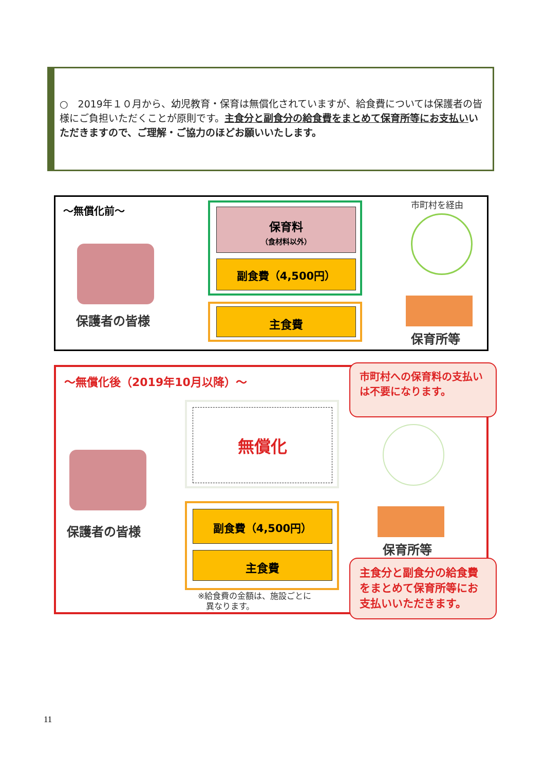○　2019年１０月から、幼児教育・保育は無償化されていますが、給食費については保護者の皆様にご負担いただくことが原則です。主食分と副食分の給食費をまとめて保育所等にお支払いいただきますので、ご理解・ご協力のほどお願いいたします。
～無償化前～ 市町村を経由
保護者の皆様
保育料
（食材料以外）
副食費（4,500円）
主食費
保育所等
～無償化後（2019年10月以降）～
市町村への保育料の支払いは不要になります。
無償化
保護者の皆様
副食費（4,500円）
主食費
※給食費の金額は、施設ごとに
　異なります。
保育所等
主食分と副食分の給食費をまとめて保育所等にお支払いいただきます。
11